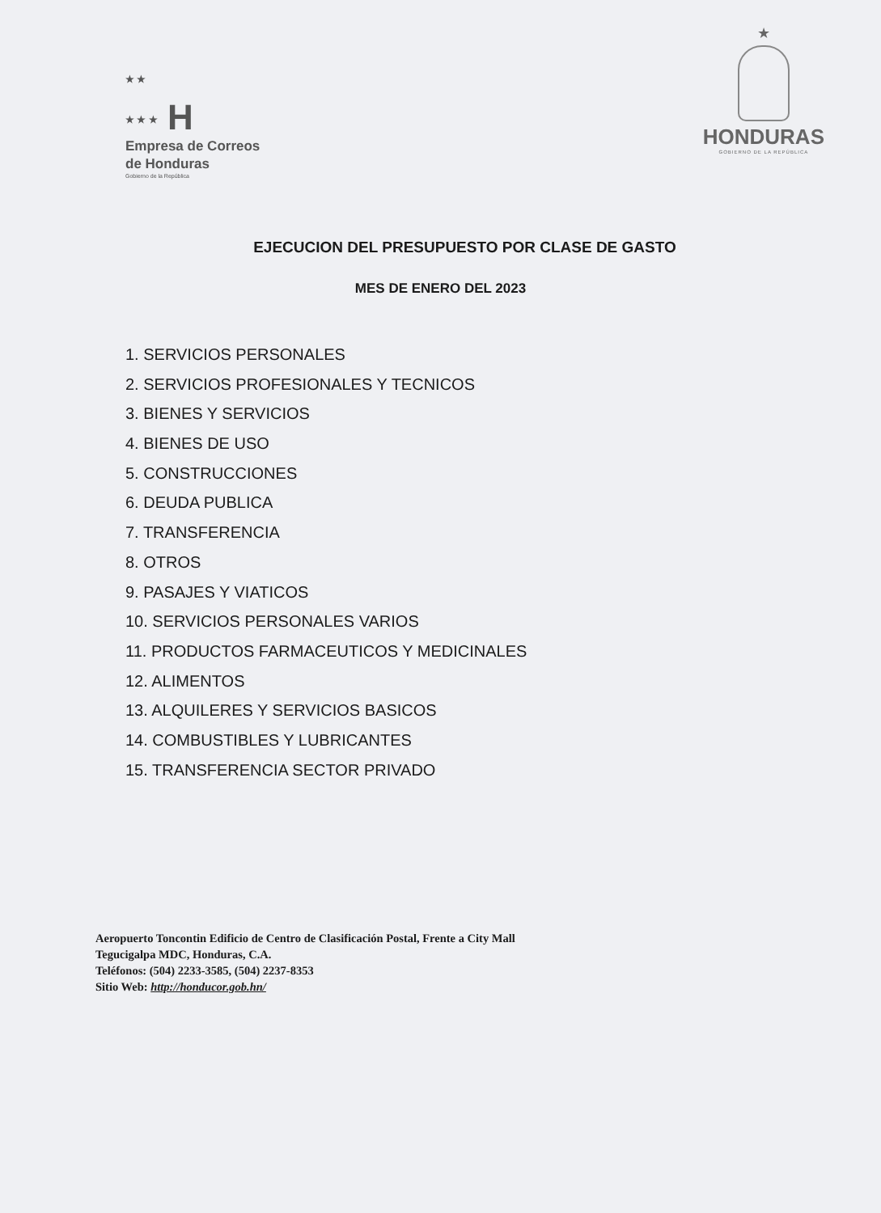★ ★
★ ★ ★ H
Empresa de Correos
de Honduras
Gobierno de la República
★
HONDURAS
GOBIERNO DE LA REPÚBLICA
EJECUCION DEL PRESUPUESTO POR CLASE DE GASTO
MES DE ENERO DEL 2023
1. SERVICIOS PERSONALES
2. SERVICIOS PROFESIONALES Y TECNICOS
3. BIENES Y SERVICIOS
4. BIENES DE USO
5. CONSTRUCCIONES
6. DEUDA PUBLICA
7. TRANSFERENCIA
8. OTROS
9. PASAJES Y VIATICOS
10. SERVICIOS PERSONALES VARIOS
11. PRODUCTOS FARMACEUTICOS Y MEDICINALES
12. ALIMENTOS
13. ALQUILERES Y SERVICIOS BASICOS
14. COMBUSTIBLES Y LUBRICANTES
15. TRANSFERENCIA SECTOR PRIVADO
Aeropuerto Toncontin Edificio de Centro de Clasificación Postal, Frente a City Mall
Tegucigalpa MDC, Honduras, C.A.
Teléfonos: (504) 2233-3585, (504) 2237-8353
Sitio Web: http://honducor.gob.hn/